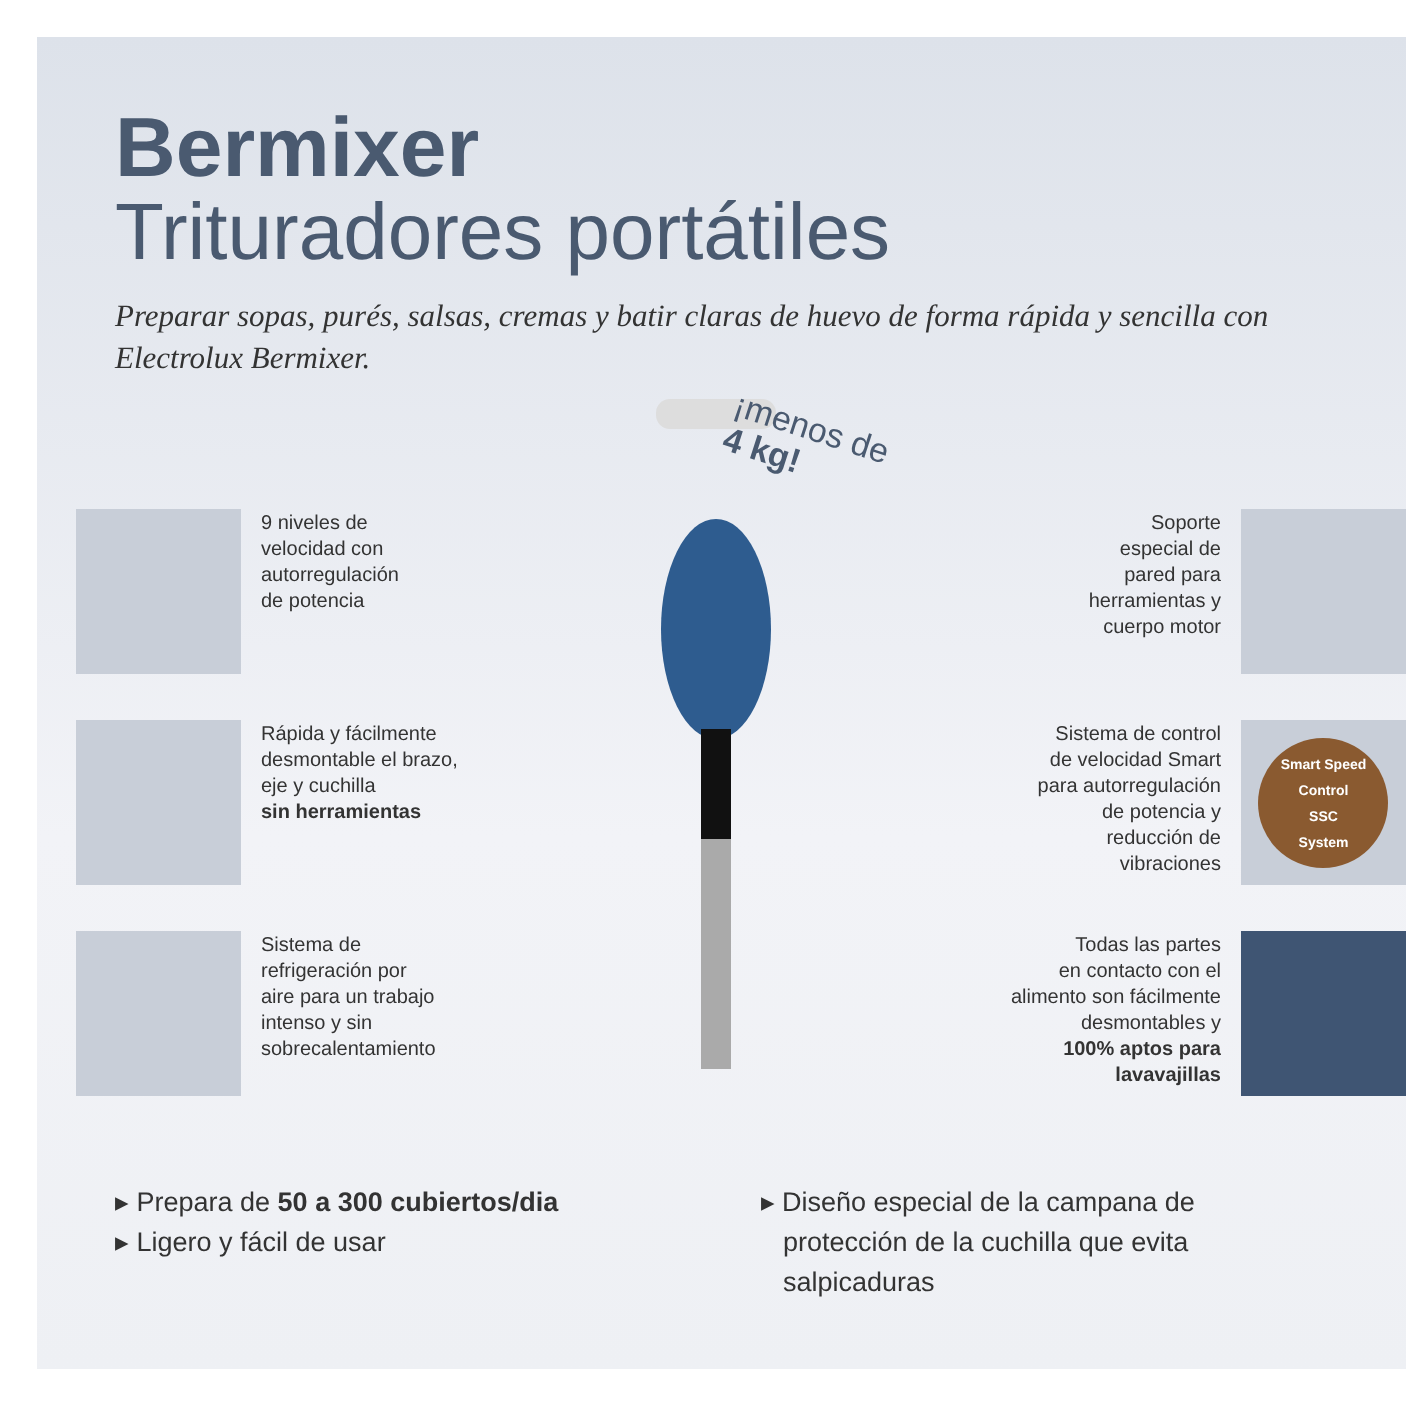Bermixer
Trituradores portátiles
Preparar sopas, purés, salsas, cremas y batir claras de huevo de forma rápida y sencilla con Electrolux Bermixer.
9 niveles de
velocidad con
autorregulación
de potencia
Rápida y fácilmente
desmontable el brazo,
eje y cuchilla
sin herramientas
Sistema de
refrigeración por
aire para un trabajo
intenso y sin
sobrecalentamiento
¡menos de
4 kg!
Soporte
especial de
pared para
herramientas y
cuerpo motor
Sistema de control
de velocidad Smart
para autorregulación
de potencia y
reducción de
vibraciones
Smart Speed Control
SSC
System
Todas las partes
en contacto con el
alimento son fácilmente
desmontables y
100% aptos para
lavavajillas
▸ Prepara de 50 a 300 cubiertos/dia
▸ Ligero y fácil de usar
▸ Diseño especial de la campana de
protección de la cuchilla que evita
salpicaduras